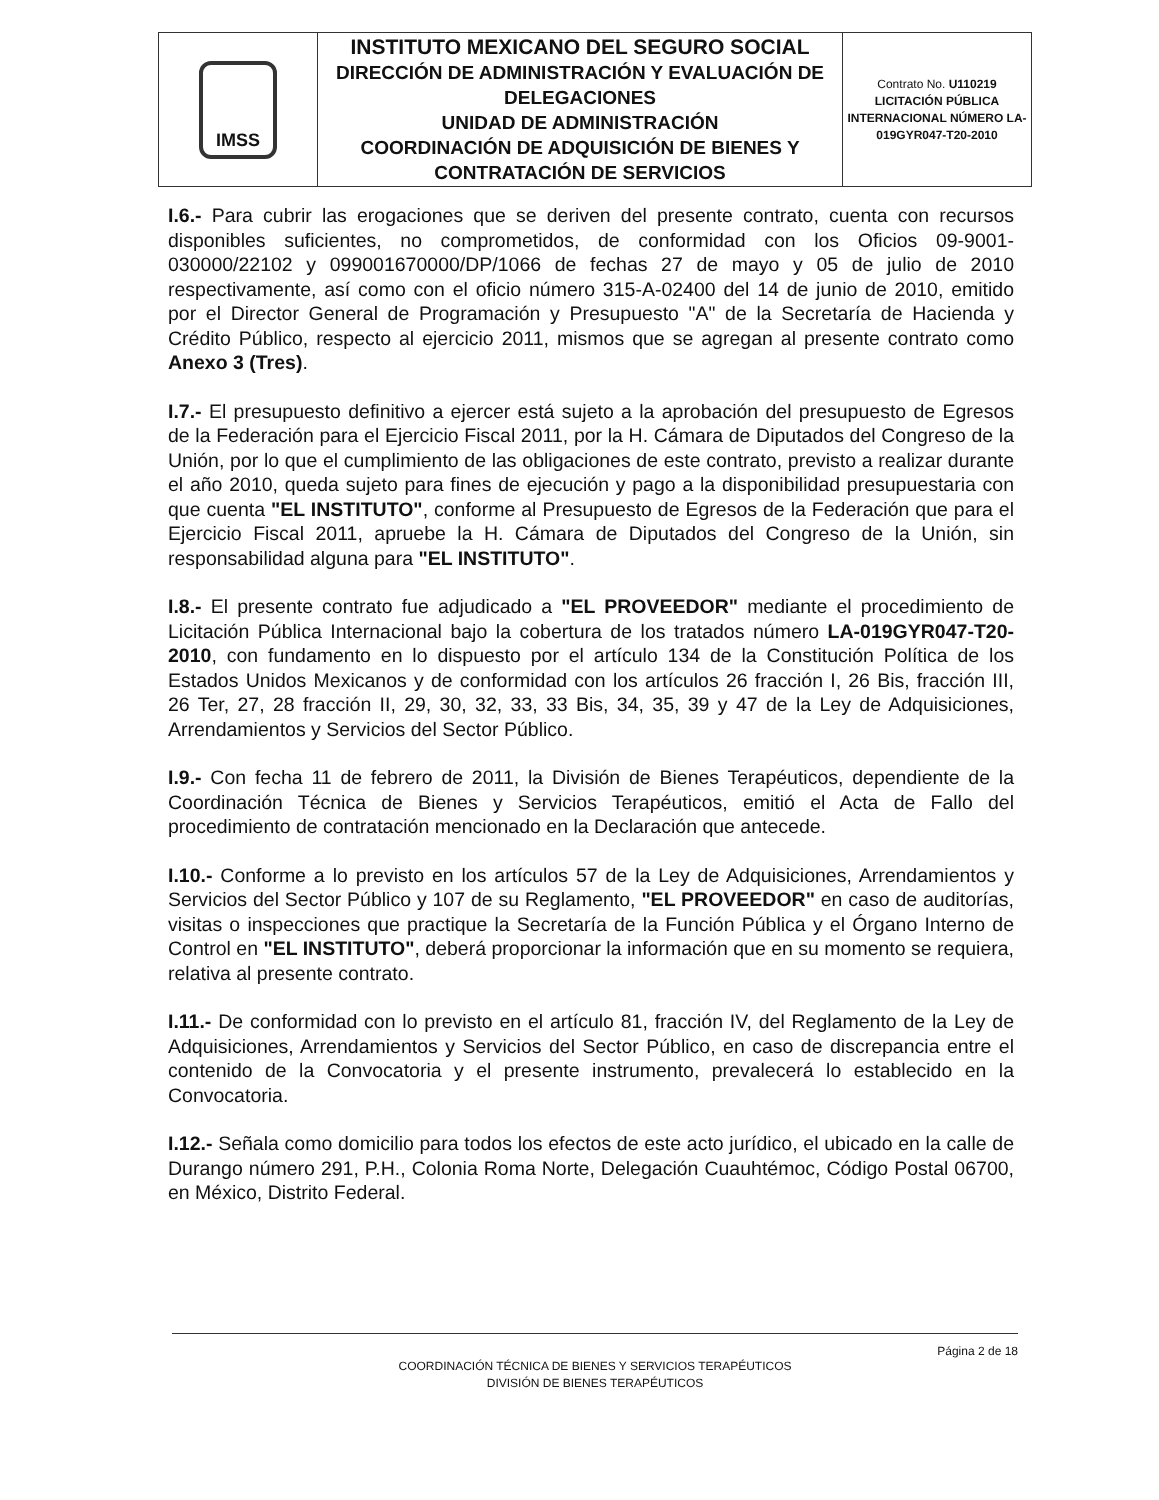| IMSS | INSTITUTO MEXICANO DEL SEGURO SOCIAL DIRECCIÓN DE ADMINISTRACIÓN Y EVALUACIÓN DE DELEGACIONES UNIDAD DE ADMINISTRACIÓN COORDINACIÓN DE ADQUISICIÓN DE BIENES Y CONTRATACIÓN DE SERVICIOS | Contrato No. U110219 LICITACIÓN PÚBLICA INTERNACIONAL NÚMERO LA-019GYR047-T20-2010 |
I.6.- Para cubrir las erogaciones que se deriven del presente contrato, cuenta con recursos disponibles suficientes, no comprometidos, de conformidad con los Oficios 09-9001-030000/22102 y 099001670000/DP/1066 de fechas 27 de mayo y 05 de julio de 2010 respectivamente, así como con el oficio número 315-A-02400 del 14 de junio de 2010, emitido por el Director General de Programación y Presupuesto "A" de la Secretaría de Hacienda y Crédito Público, respecto al ejercicio 2011, mismos que se agregan al presente contrato como Anexo 3 (Tres).
I.7.- El presupuesto definitivo a ejercer está sujeto a la aprobación del presupuesto de Egresos de la Federación para el Ejercicio Fiscal 2011, por la H. Cámara de Diputados del Congreso de la Unión, por lo que el cumplimiento de las obligaciones de este contrato, previsto a realizar durante el año 2010, queda sujeto para fines de ejecución y pago a la disponibilidad presupuestaria con que cuenta "EL INSTITUTO", conforme al Presupuesto de Egresos de la Federación que para el Ejercicio Fiscal 2011, apruebe la H. Cámara de Diputados del Congreso de la Unión, sin responsabilidad alguna para "EL INSTITUTO".
I.8.- El presente contrato fue adjudicado a "EL PROVEEDOR" mediante el procedimiento de Licitación Pública Internacional bajo la cobertura de los tratados número LA-019GYR047-T20-2010, con fundamento en lo dispuesto por el artículo 134 de la Constitución Política de los Estados Unidos Mexicanos y de conformidad con los artículos 26 fracción I, 26 Bis, fracción III, 26 Ter, 27, 28 fracción II, 29, 30, 32, 33, 33 Bis, 34, 35, 39 y 47 de la Ley de Adquisiciones, Arrendamientos y Servicios del Sector Público.
I.9.- Con fecha 11 de febrero de 2011, la División de Bienes Terapéuticos, dependiente de la Coordinación Técnica de Bienes y Servicios Terapéuticos, emitió el Acta de Fallo del procedimiento de contratación mencionado en la Declaración que antecede.
I.10.- Conforme a lo previsto en los artículos 57 de la Ley de Adquisiciones, Arrendamientos y Servicios del Sector Público y 107 de su Reglamento, "EL PROVEEDOR" en caso de auditorías, visitas o inspecciones que practique la Secretaría de la Función Pública y el Órgano Interno de Control en "EL INSTITUTO", deberá proporcionar la información que en su momento se requiera, relativa al presente contrato.
I.11.- De conformidad con lo previsto en el artículo 81, fracción IV, del Reglamento de la Ley de Adquisiciones, Arrendamientos y Servicios del Sector Público, en caso de discrepancia entre el contenido de la Convocatoria y el presente instrumento, prevalecerá lo establecido en la Convocatoria.
I.12.- Señala como domicilio para todos los efectos de este acto jurídico, el ubicado en la calle de Durango número 291, P.H., Colonia Roma Norte, Delegación Cuauhtémoc, Código Postal 06700, en México, Distrito Federal.
Página 2 de 18
COORDINACIÓN TÉCNICA DE BIENES Y SERVICIOS TERAPÉUTICOS
DIVISIÓN DE BIENES TERAPÉUTICOS